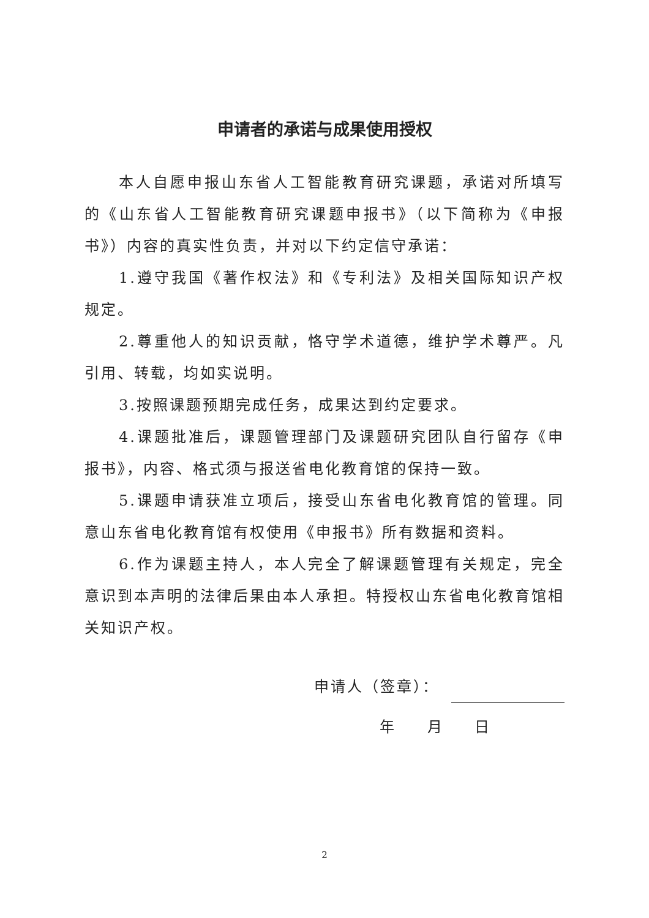申请者的承诺与成果使用授权
本人自愿申报山东省人工智能教育研究课题，承诺对所填写的《山东省人工智能教育研究课题申报书》（以下简称为《申报书》）内容的真实性负责，并对以下约定信守承诺：
1.遵守我国《著作权法》和《专利法》及相关国际知识产权规定。
2.尊重他人的知识贡献，恪守学术道德，维护学术尊严。凡引用、转载，均如实说明。
3.按照课题预期完成任务，成果达到约定要求。
4.课题批准后，课题管理部门及课题研究团队自行留存《申报书》，内容、格式须与报送省电化教育馆的保持一致。
5.课题申请获准立项后，接受山东省电化教育馆的管理。同意山东省电化教育馆有权使用《申报书》所有数据和资料。
6.作为课题主持人，本人完全了解课题管理有关规定，完全意识到本声明的法律后果由本人承担。特授权山东省电化教育馆相关知识产权。
申请人（签章）：
年 月 日
2